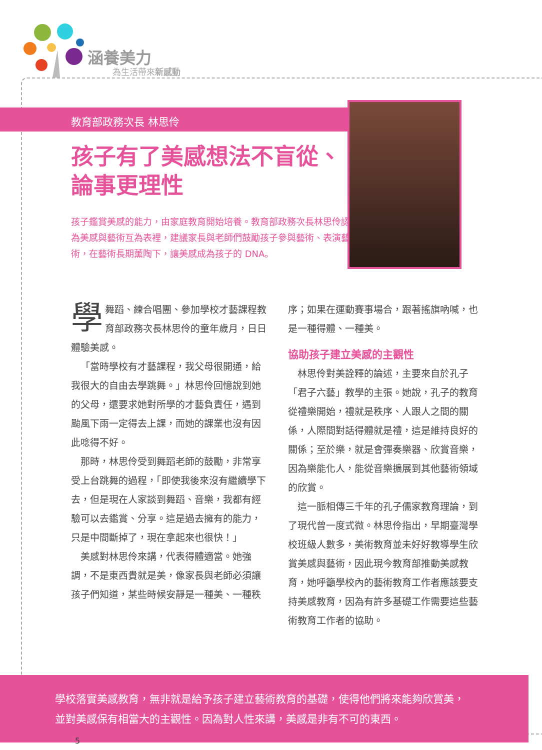涵養美力
為生活帶來新感動
教育部政務次長 林思伶
孩子有了美感想法不盲從、論事更理性
孩子鑑賞美感的能力，由家庭教育開始培養。教育部政務次長林思伶認為美感與藝術互為表裡，建議家長與老師們鼓勵孩子參與藝術、表演藝術，在藝術長期薰陶下，讓美感成為孩子的 DNA。
學舞蹈、練合唱團、參加學校才藝課程教育部政務次長林思伶的童年歲月，日日體驗美感。
「當時學校有才藝課程，我父母很開通，給我很大的自由去學跳舞。」林思伶回憶說到她的父母，還要求她對所學的才藝負責任，遇到颱風下雨一定得去上課，而她的課業也沒有因此唸得不好。
那時，林思伶受到舞蹈老師的鼓勵，非常享受上台跳舞的過程，「即使我後來沒有繼續學下去，但是現在人家談到舞蹈、音樂，我都有經驗可以去鑑賞、分享。這是過去擁有的能力，只是中間斷掉了，現在拿起來也很快！」
美感對林思伶來講，代表得體適當。她強調，不是東西貴就是美，像家長與老師必須讓孩子們知道，某些時候安靜是一種美、一種秩序；如果在運動賽事場合，跟著搖旗吶喊，也是一種得體、一種美。
協助孩子建立美感的主觀性
林思伶對美詮釋的論述，主要來自於孔子「君子六藝」教學的主張。她說，孔子的教育從禮樂開始，禮就是秩序、人跟人之間的關係，人際間對話得體就是禮，這是維持良好的關係；至於樂，就是會彈奏樂器、欣賞音樂，因為樂能化人，能從音樂擴展到其他藝術領域的欣賞。
這一脈相傳三千年的孔子儒家教育理論，到了現代曾一度式微。林思伶指出，早期臺灣學校班級人數多，美術教育並未好好教導學生欣賞美感與藝術，因此現今教育部推動美感教育，她呼籲學校內的藝術教育工作者應該要支持美感教育，因為有許多基礎工作需要這些藝術教育工作者的協助。
學校落實美感教育，無非就是給予孩子建立藝術教育的基礎，使得他們將來能夠欣賞美，並對美感保有相當大的主觀性。因為對人性來講，美感是非有不可的東西。
5